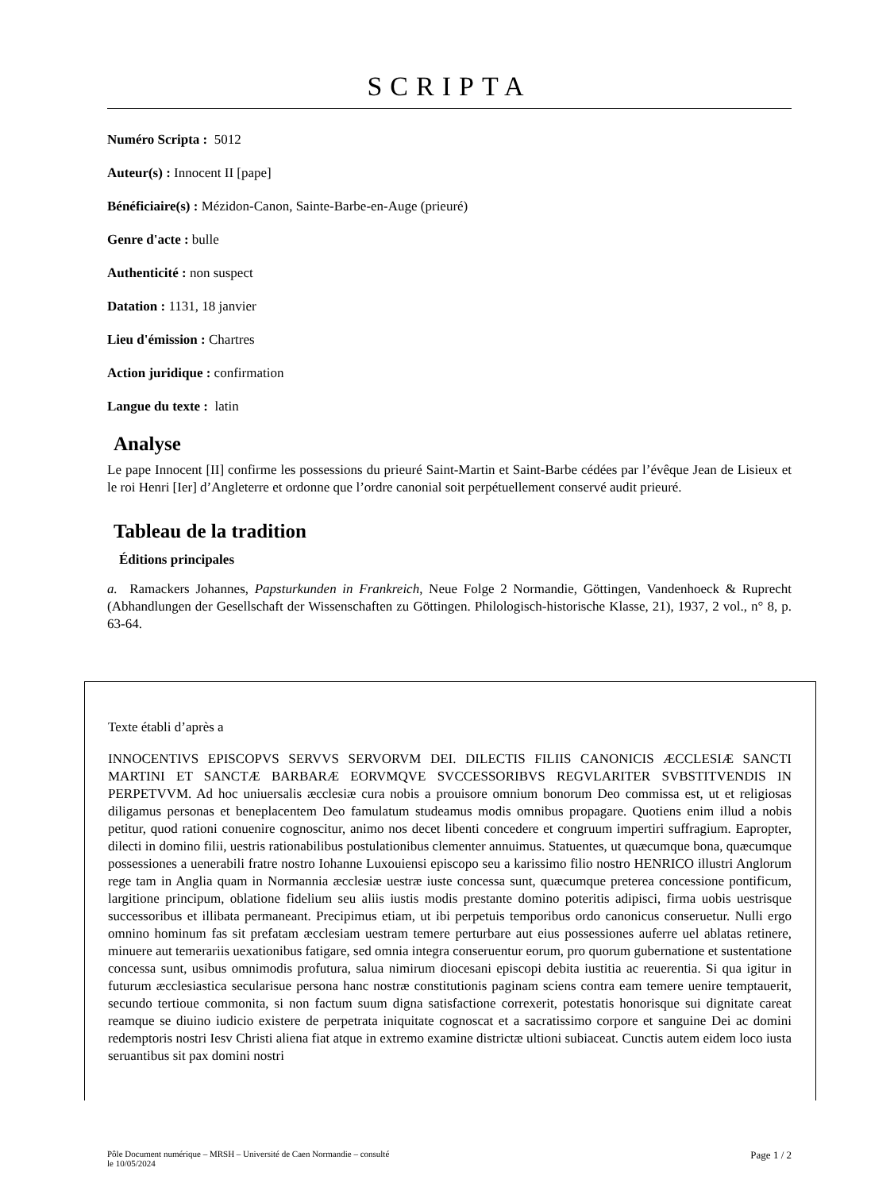SCRIPTA
Numéro Scripta : 5012
Auteur(s) : Innocent II [pape]
Bénéficiaire(s) : Mézidon-Canon, Sainte-Barbe-en-Auge (prieuré)
Genre d'acte : bulle
Authenticité : non suspect
Datation : 1131, 18 janvier
Lieu d'émission : Chartres
Action juridique : confirmation
Langue du texte : latin
Analyse
Le pape Innocent [II] confirme les possessions du prieuré Saint-Martin et Saint-Barbe cédées par l’évêque Jean de Lisieux et le roi Henri [Ier] d’Angleterre et ordonne que l’ordre canonial soit perpétuellement conservé audit prieuré.
Tableau de la tradition
Éditions principales
a. Ramackers Johannes, Papsturkunden in Frankreich, Neue Folge 2 Normandie, Göttingen, Vandenhoeck & Ruprecht (Abhandlungen der Gesellschaft der Wissenschaften zu Göttingen. Philologisch-historische Klasse, 21), 1937, 2 vol., n° 8, p. 63-64.
Texte établi d’après a
INNOCENTIVS EPISCOPVS SERVVS SERVORVM DEI. DILECTIS FILIIS CANONICIS ÆCCLESIÆ SANCTI MARTINI ET SANCTÆ BARBARÆ EORVMQVE SVCCESSORIBVS REGVLARITER SVBSTITVENDIS IN PERPETVVM. Ad hoc uniuersalis æcclesiæ cura nobis a prouisore omnium bonorum Deo commissa est, ut et religiosas diligamus personas et beneplacentem Deo famulatum studeamus modis omnibus propagare. Quotiens enim illud a nobis petitur, quod rationi conuenire cognoscitur, animo nos decet libenti concedere et congruum impertiri suffragium. Eapropter, dilecti in domino filii, uestris rationabilibus postulationibus clementer annuimus. Statuentes, ut quæcumque bona, quæcumque possessiones a uenerabili fratre nostro Iohanne Luxouiensi episcopo seu a karissimo filio nostro HENRICO illustri Anglorum rege tam in Anglia quam in Normannia æcclesiæ uestræ iuste concessa sunt, quæcumque preterea concessione pontificum, largitione principum, oblatione fidelium seu aliis iustis modis prestante domino poteritis adipisci, firma uobis uestrisque successoribus et illibata permaneant. Precipimus etiam, ut ibi perpetuis temporibus ordo canonicus conseruetur. Nulli ergo omnino hominum fas sit prefatam æcclesiam uestram temere perturbare aut eius possessiones auferre uel ablatas retinere, minuere aut temerariis uexationibus fatigare, sed omnia integra conseruentur eorum, pro quorum gubernatione et sustentatione concessa sunt, usibus omnimodis profutura, salua nimirum diocesani episcopi debita iustitia ac reuerentia. Si qua igitur in futurum æcclesiastica secularisue persona hanc nostræ constitutionis paginam sciens contra eam temere uenire temptauerit, secundo tertioue commonita, si non factum suum digna satisfactione correxerit, potestatis honorisque sui dignitate careat reamque se diuino iudicio existere de perpetrata iniquitate cognoscat et a sacratissimo corpore et sanguine Dei ac domini redemptoris nostri Iesv Christi aliena fiat atque in extremo examine districtæ ultioni subiaceat. Cunctis autem eidem loco iusta seruantibus sit pax domini nostri
Pôle Document numérique – MRSH – Université de Caen Normandie – consulté
le 10/05/2024
Page 1 / 2